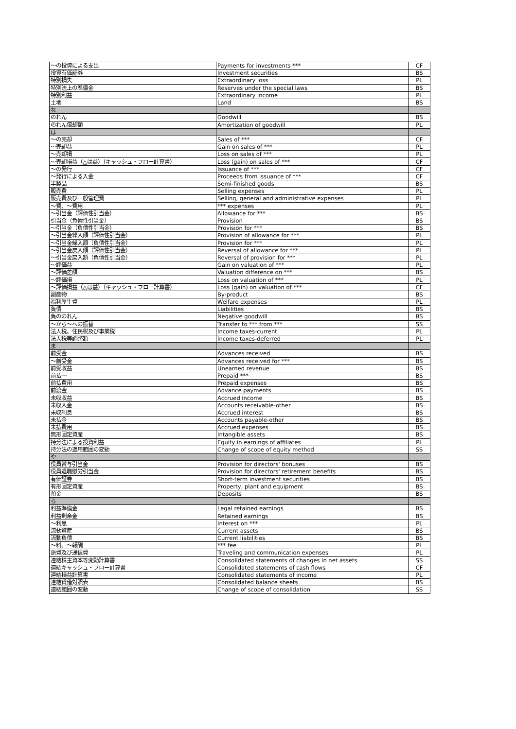| ～の投資による支出 | Payments for investments *** | CF |
| 投資有価証券 | Investment securities | BS |
| 特別損失 | Extraordinary loss | PL |
| 特別法上の準備金 | Reserves under the special laws | BS |
| 特別利益 | Extraordinary income | PL |
| 土地 | Land | BS |
| な | | |
| のれん | Goodwill | BS |
| のれん償却額 | Amortization of goodwill | PL |
| は | | |
| ～の売却 | Sales of *** | CF |
| ～売却益 | Gain on sales of *** | PL |
| ～売却損 | Loss on sales of *** | PL |
| ～売却損益（△は益）（キャッシュ・フロー計算書） | Loss (gain) on sales of *** | CF |
| ～の発行 | Issuance of *** | CF |
| ～発行による入金 | Proceeds from issuance of *** | CF |
| 半製品 | Semi-finished goods | BS |
| 販売費 | Selling expenses | PL |
| 販売費及び一般管理費 | Selling, general and administrative expenses | PL |
| ～費、～費用 | *** expenses | PL |
| ～引当金（評価性引当金） | Allowance for *** | BS |
| 引当金（負債性引当金） | Provision | BS |
| ～引当金（負債性引当金） | Provision for *** | BS |
| ～引当金繰入額（評価性引当金） | Provision of allowance for *** | PL |
| ～引当金繰入額（負債性引当金） | Provision for *** | PL |
| ～引当金戻入額（評価性引当金） | Reversal of allowance for *** | PL |
| ～引当金戻入額（負債性引当金） | Reversal of provision for *** | PL |
| ～評価益 | Gain on valuation of *** | PL |
| ～評価差額 | Valuation difference on *** | BS |
| ～評価損 | Loss on valuation of *** | PL |
| ～評価損益（△は益）（キャッシュ・フロー計算書） | Loss (gain) on valuation of *** | CF |
| 副産物 | By-product | BS |
| 福利厚生費 | Welfare expenses | PL |
| 負債 | Liabilities | BS |
| 負ののれん | Negative goodwill | BS |
| ～から～への振替 | Transfer to *** from *** | SS |
| 法人税、住民税及び事業税 | Income taxes-current | PL |
| 法人税等調整額 | Income taxes-deferred | PL |
| ま | | |
| 前受金 | Advances received | BS |
| ～前受金 | Advances received for *** | BS |
| 前受収益 | Unearned revenue | BS |
| 前払～ | Prepaid *** | BS |
| 前払費用 | Prepaid expenses | BS |
| 前渡金 | Advance payments | BS |
| 未収収益 | Accrued income | BS |
| 未収入金 | Accounts receivable-other | BS |
| 未収利息 | Accrued interest | BS |
| 未払金 | Accounts payable-other | BS |
| 未払費用 | Accrued expenses | BS |
| 無形固定資産 | Intangible assets | BS |
| 持分法による投資利益 | Equity in earnings of affiliates | PL |
| 持分法の適用範囲の変動 | Change of scope of equity method | SS |
| や | | |
| 役員賞与引当金 | Provision for directors' bonuses | BS |
| 役員退職慰労引当金 | Provision for directors' retirement benefits | BS |
| 有価証券 | Short-term investment securities | BS |
| 有形固定資産 | Property, plant and equipment | BS |
| 預金 | Deposits | BS |
| ら | | |
| 利益準備金 | Legal retained earnings | BS |
| 利益剰余金 | Retained earnings | BS |
| ～利息 | Interest on *** | PL |
| 流動資産 | Current assets | BS |
| 流動負債 | Current liabilities | BS |
| ～料、～報酬 | *** fee | PL |
| 旅費及び通信費 | Traveling and communication expenses | PL |
| 連結株主資本等変動計算書 | Consolidated statements of changes in net assets | SS |
| 連結キャッシュ・フロー計算書 | Consolidated statements of cash flows | CF |
| 連結損益計算書 | Consolidated statements of income | PL |
| 連結貸借対照表 | Consolidated balance sheets | BS |
| 連結範囲の変動 | Change of scope of consolidation | SS |